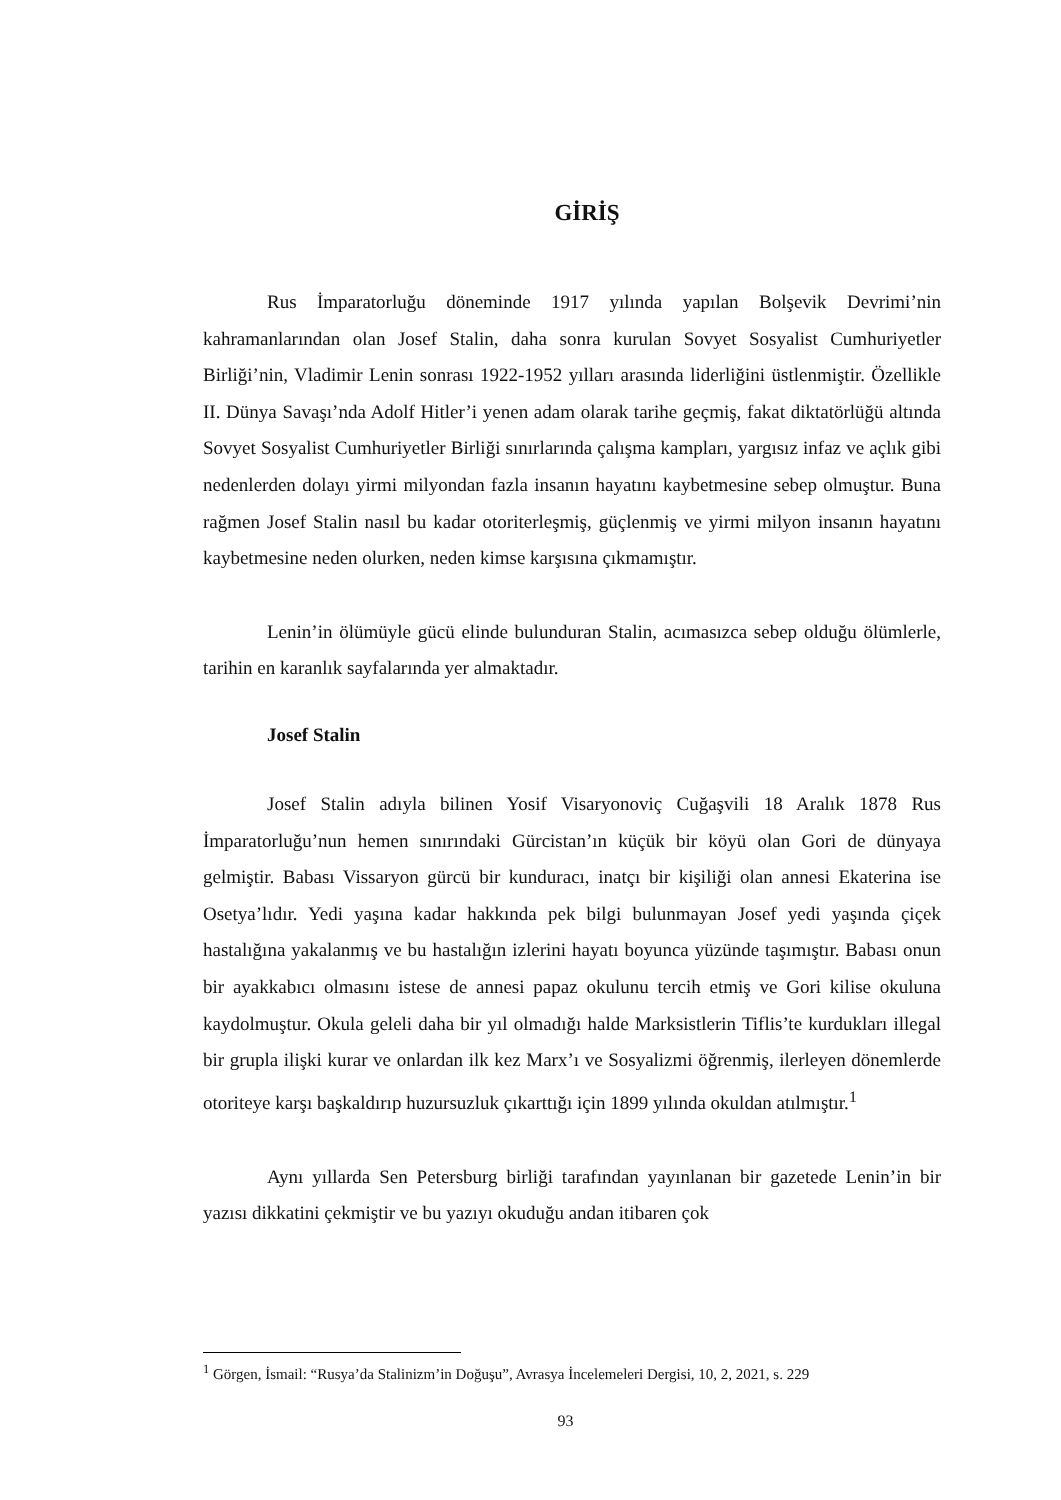GİRİŞ
Rus İmparatorluğu döneminde 1917 yılında yapılan Bolşevik Devrimi’nin kahramanlarından olan Josef Stalin, daha sonra kurulan Sovyet Sosyalist Cumhuriyetler Birliği’nin, Vladimir Lenin sonrası 1922-1952 yılları arasında liderliğini üstlenmiştir. Özellikle II. Dünya Savaşı’nda Adolf Hitler’i yenen adam olarak tarihe geçmiş, fakat diktatörlüğü altında Sovyet Sosyalist Cumhuriyetler Birliği sınırlarında çalışma kampları, yargısız infaz ve açlık gibi nedenlerden dolayı yirmi milyondan fazla insanın hayatını kaybetmesine sebep olmuştur. Buna rağmen Josef Stalin nasıl bu kadar otoriterleşmiş, güçlenmiş ve yirmi milyon insanın hayatını kaybetmesine neden olurken, neden kimse karşısına çıkmamıştır.
Lenin’in ölümüyle gücü elinde bulunduran Stalin, acımasızca sebep olduğu ölümlerle, tarihin en karanlık sayfalarında yer almaktadır.
Josef Stalin
Josef Stalin adıyla bilinen Yosif Visaryonoviç Cuğaşvili 18 Aralık 1878 Rus İmparatorluğu’nun hemen sınırındaki Gürcistan’ın küçük bir köyü olan Gori de dünyaya gelmiştir. Babası Vissaryon gürcü bir kunduracı, inatçı bir kişiliği olan annesi Ekaterina ise Osetya’lıdır. Yedi yaşına kadar hakkında pek bilgi bulunmayan Josef yedi yaşında çiçek hastalığına yakalanmış ve bu hastalığın izlerini hayatı boyunca yüzünde taşımıştır. Babası onun bir ayakkabıcı olmasını istese de annesi papaz okulunu tercih etmiş ve Gori kilise okuluna kaydolmuştur. Okula geleli daha bir yıl olmadığı halde Marksistlerin Tiflis’te kurdukları illegal bir grupla ilişki kurar ve onlardan ilk kez Marx’ı ve Sosyalizmi öğrenmiş, ilerleyen dönemlerde otoriteye karşı başkaldırıp huzursuzluk çıkarttığı için 1899 yılında okuldan atılmıştır.<sup>1</sup>
Aynı yıllarda Sen Petersburg birliği tarafından yayınlanan bir gazetede Lenin’in bir yazısı dikkatini çekmiştir ve bu yazıyı okuduğu andan itibaren çok
<sup>1</sup> Görgen, İsmail: “Rusya’da Stalinizm’in Doğuşu”, Avrasya İncelemeleri Dergisi, 10, 2, 2021, s. 229
93